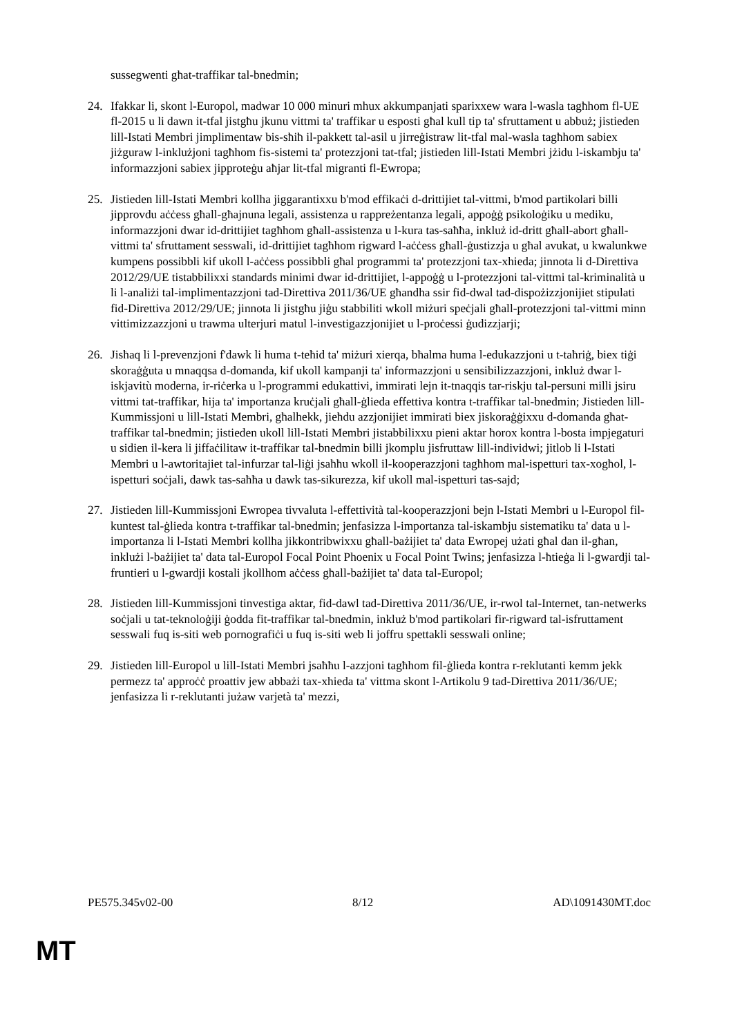sussegwenti għat-traffikar tal-bnedmin;
24. Ifakkar li, skont l-Europol, madwar 10 000 minuri mhux akkumpanjati sparixxew wara l-wasla tagħhom fl-UE fl-2015 u li dawn it-tfal jistgħu jkunu vittmi ta' traffikar u esposti għal kull tip ta' sfruttament u abbuż; jistieden lill-Istati Membri jimplimentaw bis-sħiħ il-pakkett tal-asil u jirreġistraw lit-tfal mal-wasla tagħhom sabiex jiżguraw l-inklużjoni tagħhom fis-sistemi ta' protezzjoni tat-tfal; jistieden lill-Istati Membri jżidu l-iskambju ta' informazzjoni sabiex jipproteġu aħjar lit-tfal migranti fl-Ewropa;
25. Jistieden lill-Istati Membri kollha jiggarantixxu b'mod effikaċi d-drittijiet tal-vittmi, b'mod partikolari billi jipprovdu aċċess għall-għajnuna legali, assistenza u rappreżentanza legali, appoġġ psikoloġiku u mediku, informazzjoni dwar id-drittijiet tagħhom għall-assistenza u l-kura tas-saħħa, inkluż id-dritt għall-abort għall-vittmi ta' sfruttament sesswali, id-drittijiet tagħhom rigward l-aċċess għall-ġustizzja u għal avukat, u kwalunkwe kumpens possibbli kif ukoll l-aċċess possibbli għal programmi ta' protezzjoni tax-xhieda; jinnota li d-Direttiva 2012/29/UE tistabbilixxi standards minimi dwar id-drittijiet, l-appoġġ u l-protezzjoni tal-vittmi tal-kriminalità u li l-analiżi tal-implimentazzjoni tad-Direttiva 2011/36/UE għandha ssir fid-dwal tad-dispożizzjonijiet stipulati fid-Direttiva 2012/29/UE; jinnota li jistgħu jiġu stabbiliti wkoll miżuri speċjali għall-protezzjoni tal-vittmi minn vittimizzazzjoni u trawma ulterjuri matul l-investigazzjonijiet u l-proċessi ġudizzjarji;
26. Jisħaq li l-prevenzjoni f'dawk li huma t-teħid ta' miżuri xierqa, bħalma huma l-edukazzjoni u t-taħriġ, biex tiġi skoraġġuta u mnaqqsa d-domanda, kif ukoll kampanji ta' informazzjoni u sensibilizzazzjoni, inkluż dwar l-iskjavitù moderna, ir-riċerka u l-programmi edukattivi, immirati lejn it-tnaqqis tar-riskju tal-persuni milli jsiru vittmi tat-traffikar, hija ta' importanza kruċjali għall-ġlieda effettiva kontra t-traffikar tal-bnedmin; Jistieden lill-Kummissjoni u lill-Istati Membri, għalhekk, jieħdu azzjonijiet immirati biex jiskoraġġixxu d-domanda għat-traffikar tal-bnedmin; jistieden ukoll lill-Istati Membri jistabbilixxu pieni aktar ħorox kontra l-bosta impjegaturi u sidien il-kera li jiffaċilitaw it-traffikar tal-bnedmin billi jkomplu jisfruttaw lill-individwi; jitlob li l-Istati Membri u l-awtoritajiet tal-infurzar tal-liġi jsaħħu wkoll il-kooperazzjoni tagħhom mal-ispetturi tax-xogħol, l-ispetturi soċjali, dawk tas-saħħa u dawk tas-sikurezza, kif ukoll mal-ispetturi tas-sajd;
27. Jistieden lill-Kummissjoni Ewropea tivvaluta l-effettività tal-kooperazzjoni bejn l-Istati Membri u l-Europol fil-kuntest tal-ġlieda kontra t-traffikar tal-bnedmin; jenfasizza l-importanza tal-iskambju sistematiku ta' data u l-importanza li l-Istati Membri kollha jikkontribwixxu għall-bażijiet ta' data Ewropej użati għal dan il-għan, inklużi l-bażijiet ta' data tal-Europol Focal Point Phoenix u Focal Point Twins; jenfasizza l-ħtieġa li l-gwardji tal-fruntieri u l-gwardji kostali jkollhom aċċess għall-bażijiet ta' data tal-Europol;
28. Jistieden lill-Kummissjoni tinvestiga aktar, fid-dawl tad-Direttiva 2011/36/UE, ir-rwol tal-Internet, tan-netwerks soċjali u tat-teknoloġiji ġodda fit-traffikar tal-bnedmin, inkluż b'mod partikolari fir-rigward tal-isfruttament sesswali fuq is-siti web pornografiċi u fuq is-siti web li joffru spettakli sesswali online;
29. Jistieden lill-Europol u lill-Istati Membri jsaħħu l-azzjoni tagħhom fil-ġlieda kontra r-reklutanti kemm jekk permezz ta' approċċ proattiv jew abbażi tax-xhieda ta' vittma skont l-Artikolu 9 tad-Direttiva 2011/36/UE; jenfasizza li r-reklutanti jużaw varjetà ta' mezzi,
PE575.345v02-00 8/12 AD\1091430MT.doc
MT